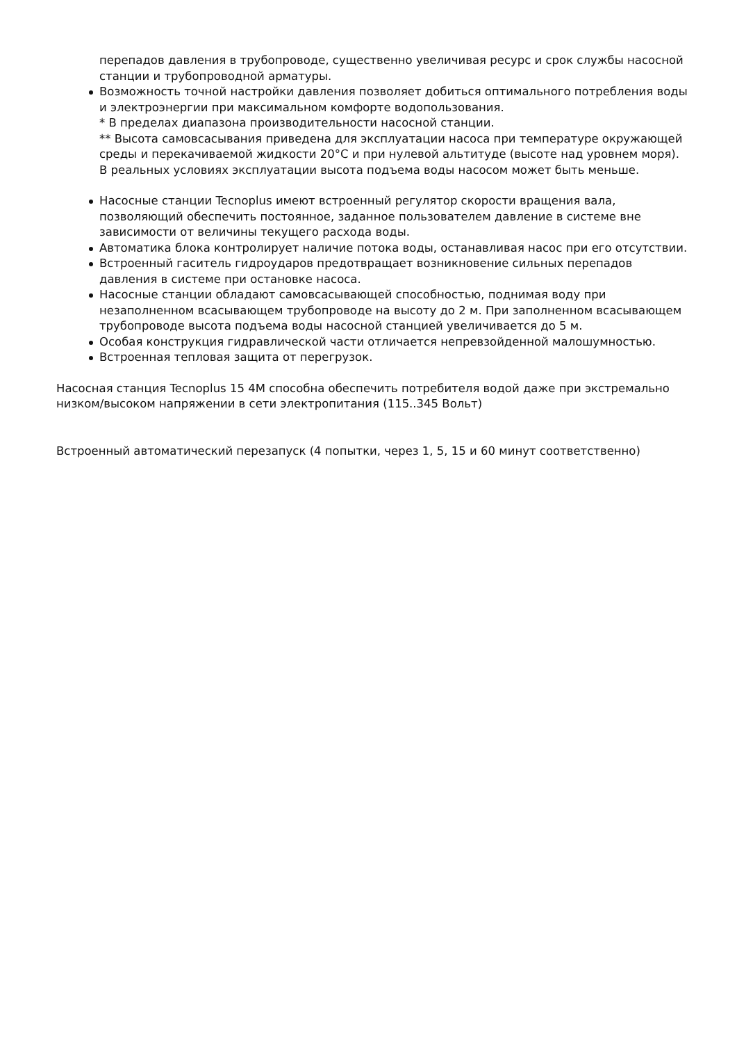перепадов давления в трубопроводе, существенно увеличивая ресурс и срок службы насосной станции и трубопроводной арматуры.
Возможность точной настройки давления позволяет добиться оптимального потребления воды и электроэнергии при максимальном комфорте водопользования.
* В пределах диапазона производительности насосной станции.
** Высота самовсасывания приведена для эксплуатации насоса при температуре окружающей среды и перекачиваемой жидкости 20°C и при нулевой альтитуде (высоте над уровнем моря). В реальных условиях эксплуатации высота подъема воды насосом может быть меньше.
Насосные станции Tecnoplus имеют встроенный регулятор скорости вращения вала, позволяющий обеспечить постоянное, заданное пользователем давление в системе вне зависимости от величины текущего расхода воды.
Автоматика блока контролирует наличие потока воды, останавливая насос при его отсутствии.
Встроенный гаситель гидроударов предотвращает возникновение сильных перепадов давления в системе при остановке насоса.
Насосные станции обладают самовсасывающей способностью, поднимая воду при незаполненном всасывающем трубопроводе на высоту до 2 м. При заполненном всасывающем трубопроводе высота подъема воды насосной станцией увеличивается до 5 м.
Особая конструкция гидравлической части отличается непревзойденной малошумностью.
Встроенная тепловая защита от перегрузок.
Насосная станция Tecnoplus 15 4M способна обеспечить потребителя водой даже при экстремально низком/высоком напряжении в сети электропитания (115..345 Вольт)
Встроенный автоматический перезапуск (4 попытки, через 1, 5, 15 и 60 минут соответственно)